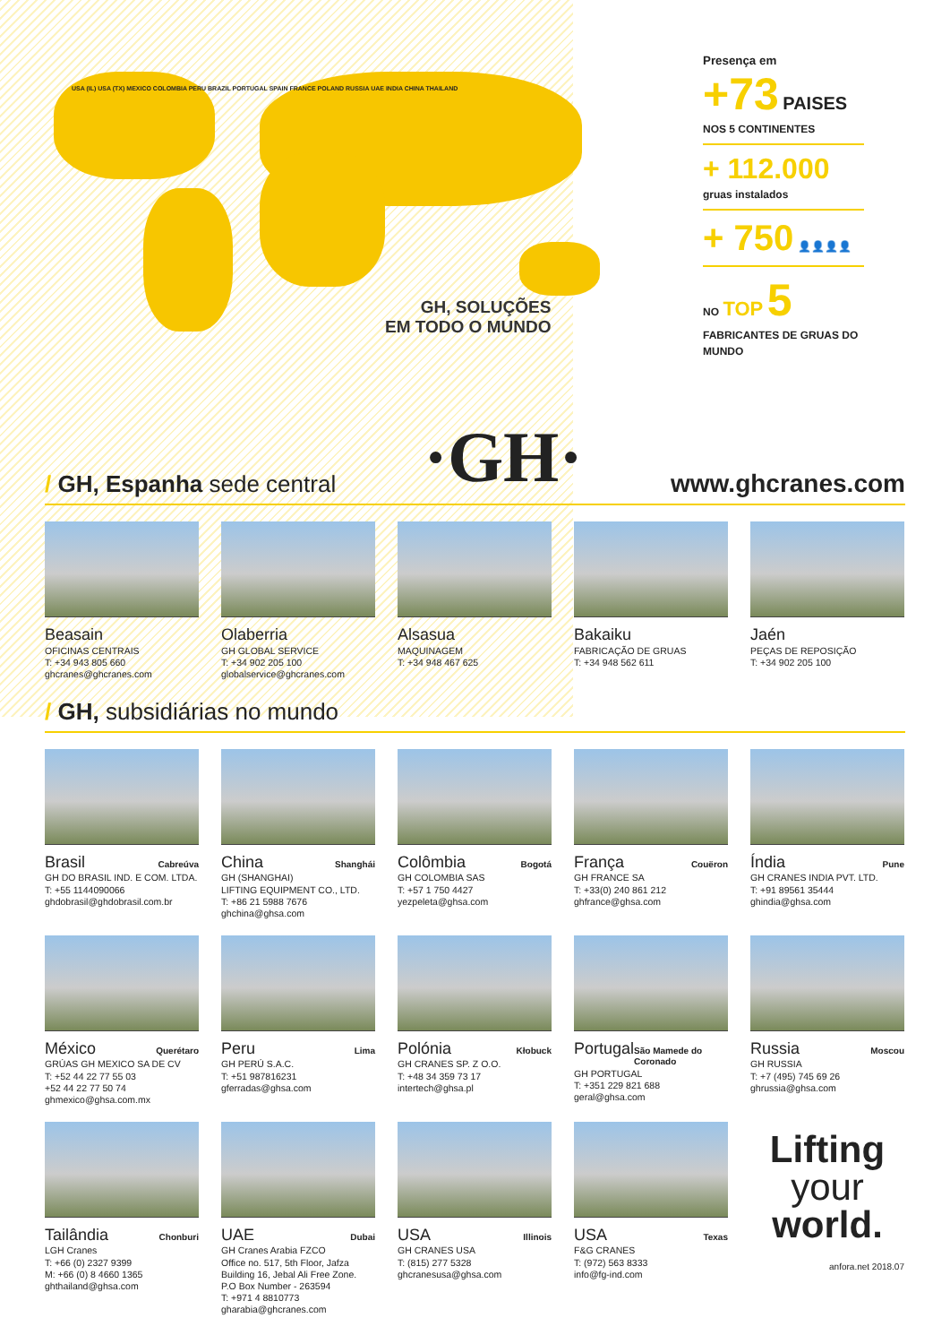USA (IL) USA (TX) MEXICO COLOMBIA PERU BRAZIL PORTUGAL SPAIN FRANCE POLAND RUSSIA UAE INDIA CHINA THAILAND
GH, SOLUÇÕES
EM TODO O MUNDO
Presença em
+73 PAISES
NOS 5 CONTINENTES
+ 112.000
gruas instalados
+ 750 👤👤👤👤
NO TOP 5 FABRICANTES DE GRUAS DO MUNDO
/ GH, Espanha sede central
·GH·
www.ghcranes.com
Beasain
OFICINAS CENTRAIS
T: +34 943 805 660
ghcranes@ghcranes.com
Olaberria
GH GLOBAL SERVICE
T: +34 902 205 100
globalservice@ghcranes.com
Alsasua
MAQUINAGEM
T: +34 948 467 625
Bakaiku
FABRICAÇÃO DE GRUAS
T: +34 948 562 611
Jaén
PEÇAS DE REPOSIÇÃO
T: +34 902 205 100
/ GH, subsidiárias no mundo
Brasil Cabreúva
GH DO BRASIL IND. E COM. LTDA.
T: +55 1144090066
ghdobrasil@ghdobrasil.com.br
China Shanghái
GH (SHANGHAI)
LIFTING EQUIPMENT CO., LTD.
T: +86 21 5988 7676
ghchina@ghsa.com
Colômbia Bogotá
GH COLOMBIA SAS
T: +57 1 750 4427
yezpeleta@ghsa.com
França Couëron
GH FRANCE SA
T: +33(0) 240 861 212
ghfrance@ghsa.com
Índia Pune
GH CRANES INDIA PVT. LTD.
T: +91 89561 35444
ghindia@ghsa.com
México Querétaro
GRÚAS GH MEXICO SA DE CV
T: +52 44 22 77 55 03
+52 44 22 77 50 74
ghmexico@ghsa.com.mx
Peru Lima
GH PERÚ S.A.C.
T: +51 987816231
gferradas@ghsa.com
Polónia Kłobuck
GH CRANES SP. Z O.O.
T: +48 34 359 73 17
intertech@ghsa.pl
Portugal São Mamede do Coronado
GH PORTUGAL
T: +351 229 821 688
geral@ghsa.com
Russia Moscou
GH RUSSIA
T: +7 (495) 745 69 26
ghrussia@ghsa.com
Tailândia Chonburi
LGH Cranes
T: +66 (0) 2327 9399
M: +66 (0) 8 4660 1365
ghthailand@ghsa.com
UAE Dubai
GH Cranes Arabia FZCO
Office no. 517, 5th Floor, Jafza Building 16, Jebal Ali Free Zone.
P.O Box Number - 263594
T: +971 4 8810773
gharabia@ghcranes.com
USA Illinois
GH CRANES USA
T: (815) 277 5328
ghcranesusa@ghsa.com
USA Texas
F&G CRANES
T: (972) 563 8333
info@fg-ind.com
Lifting
your
world.
anfora.net 2018.07